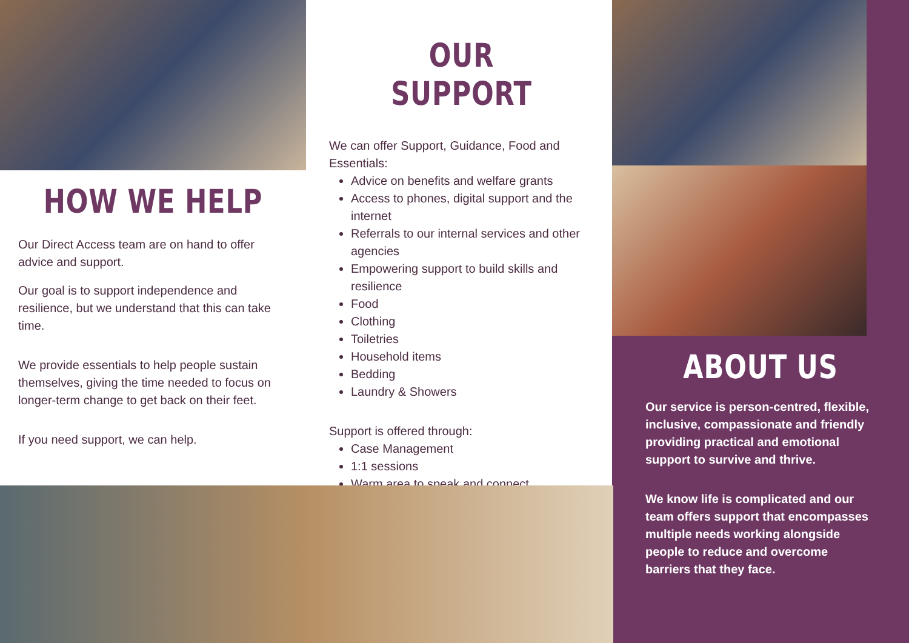HOW WE HELP
Our Direct Access team are on hand to offer advice and support.
Our goal is to support independence and resilience, but we understand that this can take time.
We provide essentials to help people sustain themselves, giving the time needed to focus on longer-term change to get back on their feet.
If you need support, we can help.
OUR SUPPORT
We can offer Support, Guidance, Food and Essentials:
Advice on benefits and welfare grants
Access to phones, digital support and the internet
Referrals to our internal services and other agencies
Empowering support to build skills and resilience
Food
Clothing
Toiletries
Household items
Bedding
Laundry & Showers
Support is offered through:
Case Management
1:1 sessions
Warm area to speak and connect
ABOUT US
Our service is person-centred, flexible, inclusive, compassionate and friendly providing practical and emotional support to survive and thrive.
We know life is complicated and our team offers support that encompasses multiple needs working alongside people to reduce and overcome barriers that they face.